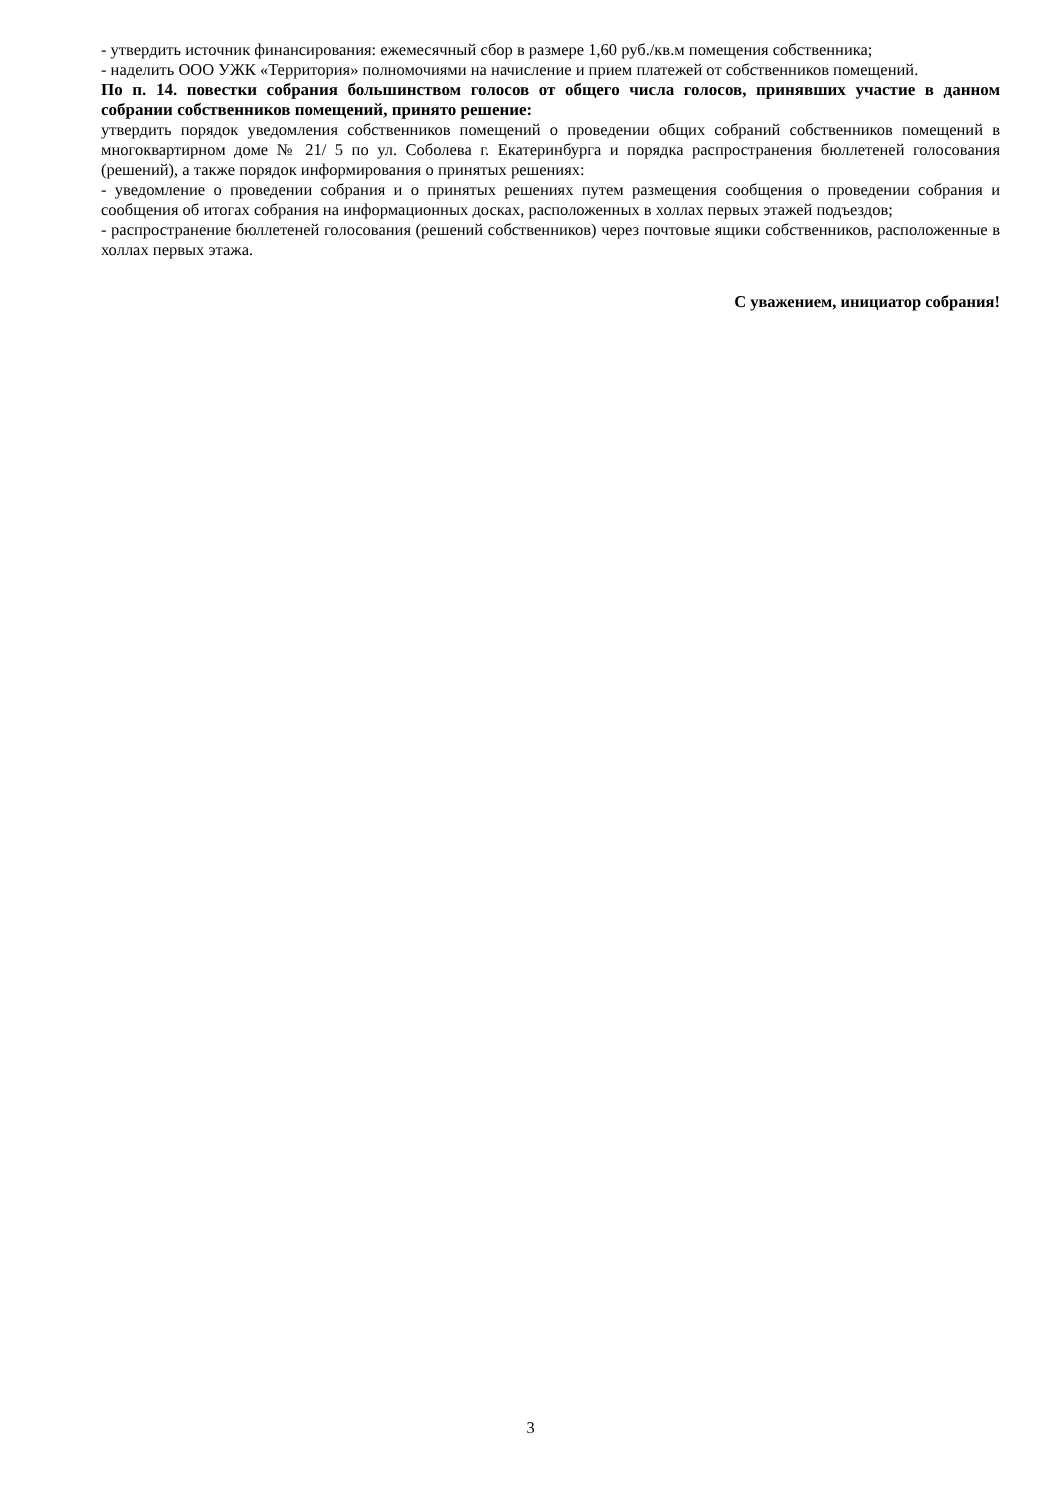- утвердить источник финансирования: ежемесячный сбор в размере 1,60 руб./кв.м помещения собственника;
- наделить ООО УЖК «Территория» полномочиями на начисление и прием платежей от собственников помещений.
По п. 14. повестки собрания большинством голосов от общего числа голосов, принявших участие в данном собрании собственников помещений, принято решение:
утвердить порядок уведомления собственников помещений о проведении общих собраний собственников помещений в многоквартирном доме № 21/ 5 по ул. Соболева г. Екатеринбурга и порядка распространения бюллетеней голосования (решений), а также порядок информирования о принятых решениях:
- уведомление о проведении собрания и о принятых решениях путем размещения сообщения о проведении собрания и сообщения об итогах собрания на информационных досках, расположенных в холлах первых этажей подъездов;
- распространение бюллетеней голосования (решений собственников) через почтовые ящики собственников, расположенные в холлах первых этажа.
С уважением, инициатор собрания!
3